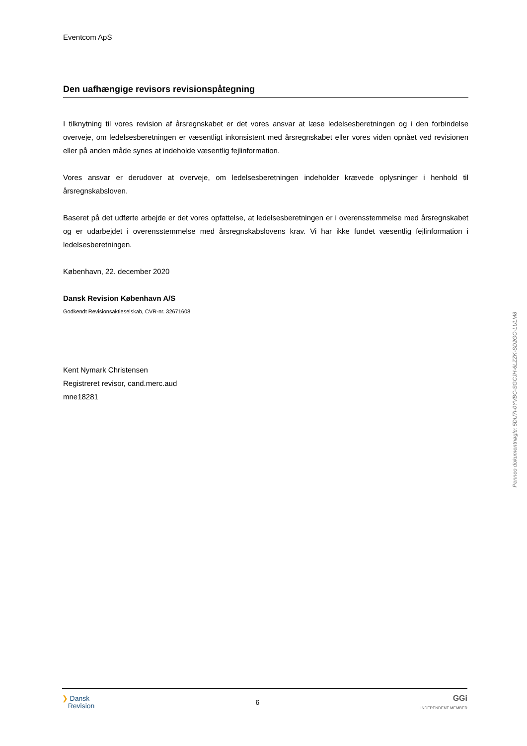Eventcom ApS
Den uafhængige revisors revisionspåtegning
I tilknytning til vores revision af årsregnskabet er det vores ansvar at læse ledelsesberetningen og i den forbindelse overveje, om ledelsesberetningen er væsentligt inkonsistent med årsregnskabet eller vores viden opnået ved revisionen eller på anden måde synes at indeholde væsentlig fejlinformation.
Vores ansvar er derudover at overveje, om ledelsesberetningen indeholder krævede oplysninger i henhold til årsregnskabsloven.
Baseret på det udførte arbejde er det vores opfattelse, at ledelsesberetningen er i overensstemmelse med årsregnskabet og er udarbejdet i overensstemmelse med årsregnskabslovens krav. Vi har ikke fundet væsentlig fejlinformation i ledelsesberetningen.
København, 22. december 2020
Dansk Revision København A/S
Godkendt Revisionsaktieselskab, CVR-nr. 32671608
Kent Nymark Christensen
Registreret revisor, cand.merc.aud
mne18281
Penneo dokumentnøgle: 5DU7I-0YVBC-SGCJH-6LZZK-SD2GO-LULM8
❯ Dansk
Revision
6
GGi
INDEPENDENT MEMBER